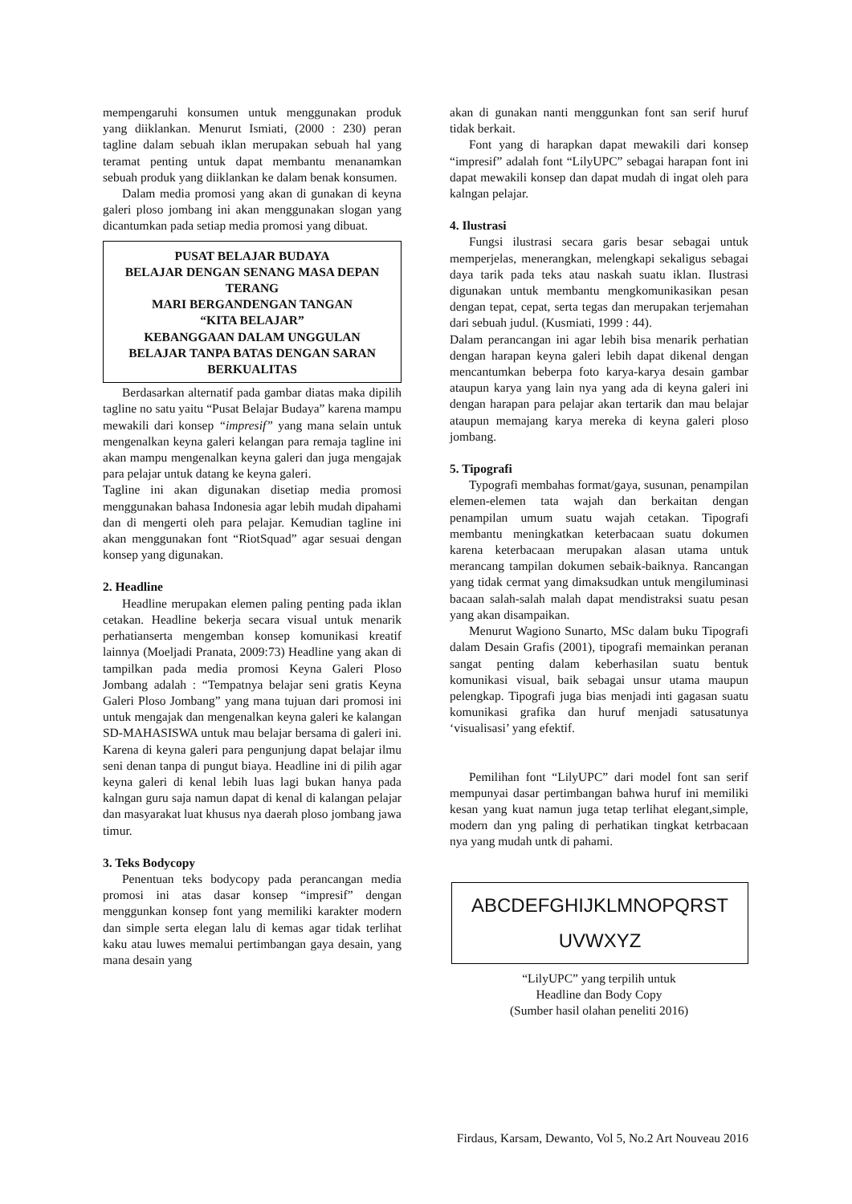mempengaruhi konsumen untuk menggunakan produk yang diiklankan. Menurut Ismiati, (2000 : 230) peran tagline dalam sebuah iklan merupakan sebuah hal yang teramat penting untuk dapat membantu menanamkan sebuah produk yang diiklankan ke dalam benak konsumen.
Dalam media promosi yang akan di gunakan di keyna galeri ploso jombang ini akan menggunakan slogan yang dicantumkan pada setiap media promosi yang dibuat.
PUSAT BELAJAR BUDAYA
BELAJAR DENGAN SENANG MASA DEPAN TERANG
MARI BERGANDENGAN TANGAN
“KITA BELAJAR”
KEBANGGAAN DALAM UNGGULAN
BELAJAR TANPA BATAS DENGAN SARAN BERKUALITAS
Berdasarkan alternatif pada gambar diatas maka dipilih tagline no satu yaitu “Pusat Belajar Budaya” karena mampu mewakili dari konsep “impresif” yang mana selain untuk mengenalkan keyna galeri kelangan para remaja tagline ini akan mampu mengenalkan keyna galeri dan juga mengajak para pelajar untuk datang ke keyna galeri.
Tagline ini akan digunakan disetiap media promosi menggunakan bahasa Indonesia agar lebih mudah dipahami dan di mengerti oleh para pelajar. Kemudian tagline ini akan menggunakan font “RiotSquad” agar sesuai dengan konsep yang digunakan.
2. Headline
Headline merupakan elemen paling penting pada iklan cetakan. Headline bekerja secara visual untuk menarik perhatianserta mengemban konsep komunikasi kreatif lainnya (Moeljadi Pranata, 2009:73) Headline yang akan di tampilkan pada media promosi Keyna Galeri Ploso Jombang adalah : “Tempatnya belajar seni gratis Keyna Galeri Ploso Jombang” yang mana tujuan dari promosi ini untuk mengajak dan mengenalkan keyna galeri ke kalangan SD-MAHASISWA untuk mau belajar bersama di galeri ini. Karena di keyna galeri para pengunjung dapat belajar ilmu seni denan tanpa di pungut biaya. Headline ini di pilih agar keyna galeri di kenal lebih luas lagi bukan hanya pada kalngan guru saja namun dapat di kenal di kalangan pelajar dan masyarakat luat khusus nya daerah ploso jombang jawa timur.
3. Teks Bodycopy
Penentuan teks bodycopy pada perancangan media promosi ini atas dasar konsep “impresif” dengan menggunkan konsep font yang memiliki karakter modern dan simple serta elegan lalu di kemas agar tidak terlihat kaku atau luwes memalui pertimbangan gaya desain, yang mana desain yang
akan di gunakan nanti menggunkan font san serif huruf tidak berkait.
Font yang di harapkan dapat mewakili dari konsep “impresif” adalah font “LilyUPC” sebagai harapan font ini dapat mewakili konsep dan dapat mudah di ingat oleh para kalngan pelajar.
4. Ilustrasi
Fungsi ilustrasi secara garis besar sebagai untuk memperjelas, menerangkan, melengkapi sekaligus sebagai daya tarik pada teks atau naskah suatu iklan. Ilustrasi digunakan untuk membantu mengkomunikasikan pesan dengan tepat, cepat, serta tegas dan merupakan terjemahan dari sebuah judul. (Kusmiati, 1999 : 44).
Dalam perancangan ini agar lebih bisa menarik perhatian dengan harapan keyna galeri lebih dapat dikenal dengan mencantumkan beberpa foto karya-karya desain gambar ataupun karya yang lain nya yang ada di keyna galeri ini dengan harapan para pelajar akan tertarik dan mau belajar ataupun memajang karya mereka di keyna galeri ploso jombang.
5. Tipografi
Typografi membahas format/gaya, susunan, penampilan elemen-elemen tata wajah dan berkaitan dengan penampilan umum suatu wajah cetakan. Tipografi membantu meningkatkan keterbacaan suatu dokumen karena keterbacaan merupakan alasan utama untuk merancang tampilan dokumen sebaik-baiknya. Rancangan yang tidak cermat yang dimaksudkan untuk mengiluminasi bacaan salah-salah malah dapat mendistraksi suatu pesan yang akan disampaikan.
Menurut Wagiono Sunarto, MSc dalam buku Tipografi dalam Desain Grafis (2001), tipografi memainkan peranan sangat penting dalam keberhasilan suatu bentuk komunikasi visual, baik sebagai unsur utama maupun pelengkap. Tipografi juga bias menjadi inti gagasan suatu komunikasi grafika dan huruf menjadi satusatunya ‘visualisasi’ yang efektif.
Pemilihan font “LilyUPC” dari model font san serif mempunyai dasar pertimbangan bahwa huruf ini memiliki kesan yang kuat namun juga tetap terlihat elegant,simple, modern dan yng paling di perhatikan tingkat ketrbacaan nya yang mudah untk di pahami.
ABCDEFGHIJKLMNOPQRST
UVWXYZ
“LilyUPC” yang terpilih untuk
Headline dan Body Copy
(Sumber hasil olahan peneliti 2016)
Firdaus, Karsam, Dewanto, Vol 5, No.2 Art Nouveau 2016